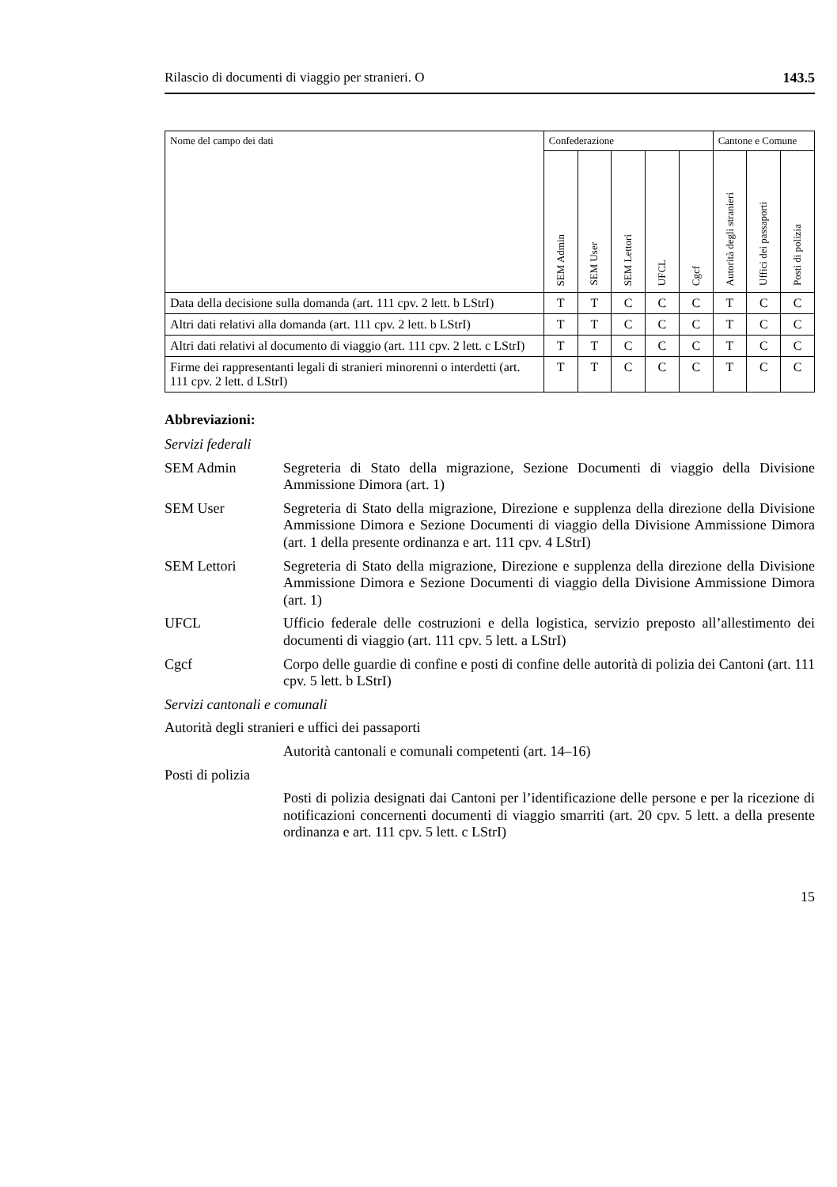Rilascio di documenti di viaggio per stranieri. O 143.5
| Nome del campo dei dati | Confederazione | | | | | Cantone e Comune | | |
| --- | --- | --- | --- | --- | --- | --- | --- | --- |
| | SEM Admin | SEM User | SEM Lettori | UFCL | Cgcf | Autorità degli stranieri | Uffici dei passaporti | Posti di polizia |
| Data della decisione sulla domanda (art. 111 cpv. 2 lett. b LStrI) | T | T | C | C | C | T | C | C |
| Altri dati relativi alla domanda (art. 111 cpv. 2 lett. b LStrI) | T | T | C | C | C | T | C | C |
| Altri dati relativi al documento di viaggio (art. 111 cpv. 2 lett. c LStrI) | T | T | C | C | C | T | C | C |
| Firme dei rappresentanti legali di stranieri minorenni o interdetti (art. 111 cpv. 2 lett. d LStrI) | T | T | C | C | C | T | C | C |
Abbreviazioni:
Servizi federali
SEM Admin Segreteria di Stato della migrazione, Sezione Documenti di viaggio della Divisione Ammissione Dimora (art. 1)
SEM User Segreteria di Stato della migrazione, Direzione e supplenza della direzione della Divisione Ammissione Dimora e Sezione Documenti di viaggio della Divisione Ammissione Dimora (art. 1 della presente ordinanza e art. 111 cpv. 4 LStrI)
SEM Lettori Segreteria di Stato della migrazione, Direzione e supplenza della direzione della Divisione Ammissione Dimora e Sezione Documenti di viaggio della Divisione Ammissione Dimora (art. 1)
UFCL Ufficio federale delle costruzioni e della logistica, servizio preposto all’allestimento dei documenti di viaggio (art. 111 cpv. 5 lett. a LStrI)
Cgcf Corpo delle guardie di confine e posti di confine delle autorità di polizia dei Cantoni (art. 111 cpv. 5 lett. b LStrI)
Servizi cantonali e comunali
Autorità degli stranieri e uffici dei passaporti
Autorità cantonali e comunali competenti (art. 14–16)
Posti di polizia
Posti di polizia designati dai Cantoni per l’identificazione delle persone e per la ricezione di notificazioni concernenti documenti di viaggio smarriti (art. 20 cpv. 5 lett. a della presente ordinanza e art. 111 cpv. 5 lett. c LStrI)
15